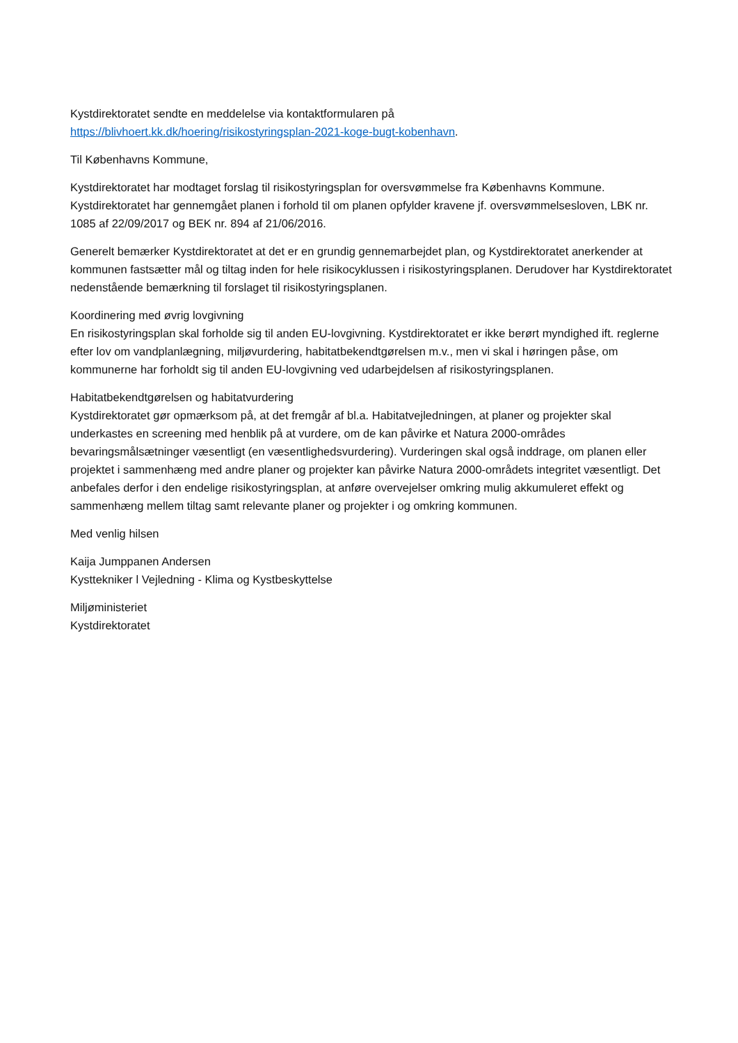Kystdirektoratet sendte en meddelelse via kontaktformularen på
https://blivhoert.kk.dk/hoering/risikostyringsplan-2021-koge-bugt-kobenhavn.
Til Københavns Kommune,
Kystdirektoratet har modtaget forslag til risikostyringsplan for oversvømmelse fra Københavns Kommune. Kystdirektoratet har gennemgået planen i forhold til om planen opfylder kravene jf. oversvømmelsesloven, LBK nr. 1085 af 22/09/2017 og BEK nr. 894 af 21/06/2016.
Generelt bemærker Kystdirektoratet at det er en grundig gennemarbejdet plan, og Kystdirektoratet anerkender at kommunen fastsætter mål og tiltag inden for hele risikocyklussen i risikostyringsplanen. Derudover har Kystdirektoratet nedenstående bemærkning til forslaget til risikostyringsplanen.
Koordinering med øvrig lovgivning
En risikostyringsplan skal forholde sig til anden EU-lovgivning. Kystdirektoratet er ikke berørt myndighed ift. reglerne efter lov om vandplanlægning, miljøvurdering, habitatbekendtgørelsen m.v., men vi skal i høringen påse, om kommunerne har forholdt sig til anden EU-lovgivning ved udarbejdelsen af risikostyringsplanen.
Habitatbekendtgørelsen og habitatvurdering
Kystdirektoratet gør opmærksom på, at det fremgår af bl.a. Habitatvejledningen, at planer og projekter skal underkastes en screening med henblik på at vurdere, om de kan påvirke et Natura 2000-områdes bevaringsmålsætninger væsentligt (en væsentlighedsvurdering). Vurderingen skal også inddrage, om planen eller projektet i sammenhæng med andre planer og projekter kan påvirke Natura 2000-områdets integritet væsentligt. Det anbefales derfor i den endelige risikostyringsplan, at anføre overvejelser omkring mulig akkumuleret effekt og sammenhæng mellem tiltag samt relevante planer og projekter i og omkring kommunen.
Med venlig hilsen
Kaija Jumppanen Andersen
Kysttekniker l Vejledning - Klima og Kystbeskyttelse
Miljøministeriet
Kystdirektoratet